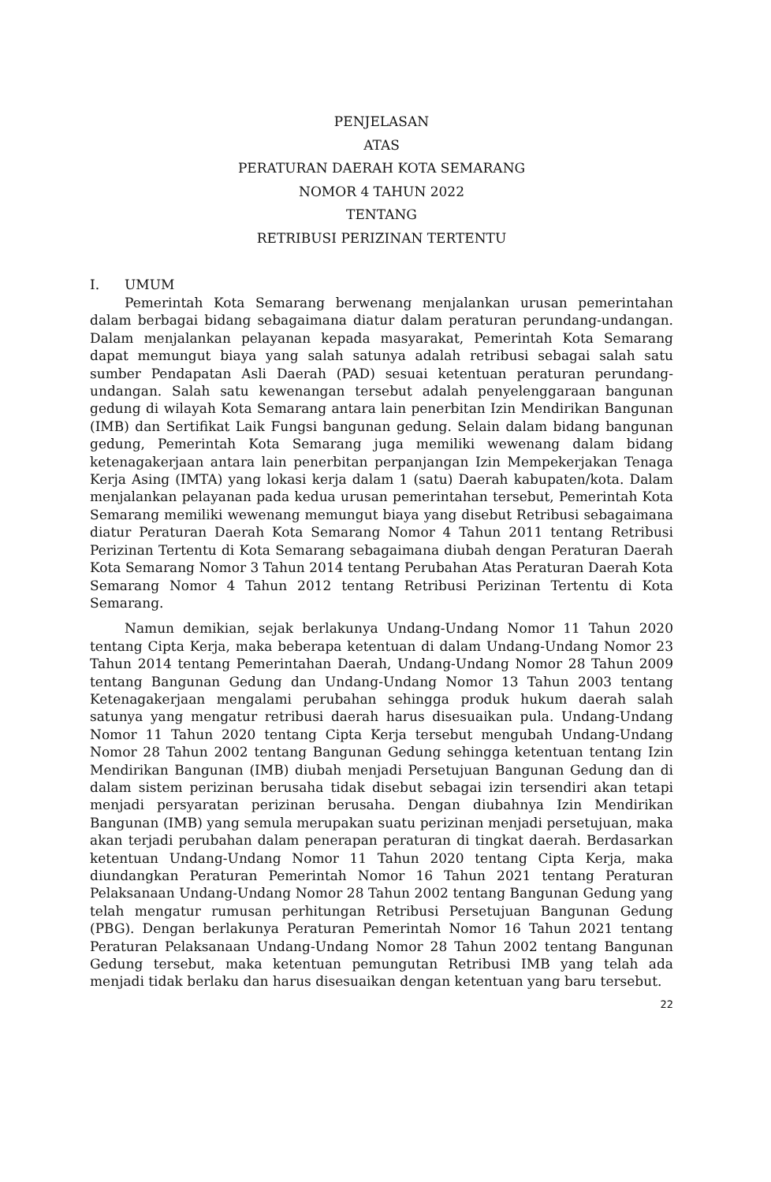PENJELASAN
ATAS
PERATURAN DAERAH KOTA SEMARANG
NOMOR 4 TAHUN 2022
TENTANG
RETRIBUSI PERIZINAN TERTENTU
I. UMUM
Pemerintah Kota Semarang berwenang menjalankan urusan pemerintahan dalam berbagai bidang sebagaimana diatur dalam peraturan perundang-undangan. Dalam menjalankan pelayanan kepada masyarakat, Pemerintah Kota Semarang dapat memungut biaya yang salah satunya adalah retribusi sebagai salah satu sumber Pendapatan Asli Daerah (PAD) sesuai ketentuan peraturan perundang-undangan. Salah satu kewenangan tersebut adalah penyelenggaraan bangunan gedung di wilayah Kota Semarang antara lain penerbitan Izin Mendirikan Bangunan (IMB) dan Sertifikat Laik Fungsi bangunan gedung. Selain dalam bidang bangunan gedung, Pemerintah Kota Semarang juga memiliki wewenang dalam bidang ketenagakerjaan antara lain penerbitan perpanjangan Izin Mempekerjakan Tenaga Kerja Asing (IMTA) yang lokasi kerja dalam 1 (satu) Daerah kabupaten/kota. Dalam menjalankan pelayanan pada kedua urusan pemerintahan tersebut, Pemerintah Kota Semarang memiliki wewenang memungut biaya yang disebut Retribusi sebagaimana diatur Peraturan Daerah Kota Semarang Nomor 4 Tahun 2011 tentang Retribusi Perizinan Tertentu di Kota Semarang sebagaimana diubah dengan Peraturan Daerah Kota Semarang Nomor 3 Tahun 2014 tentang Perubahan Atas Peraturan Daerah Kota Semarang Nomor 4 Tahun 2012 tentang Retribusi Perizinan Tertentu di Kota Semarang.
Namun demikian, sejak berlakunya Undang-Undang Nomor 11 Tahun 2020 tentang Cipta Kerja, maka beberapa ketentuan di dalam Undang-Undang Nomor 23 Tahun 2014 tentang Pemerintahan Daerah, Undang-Undang Nomor 28 Tahun 2009 tentang Bangunan Gedung dan Undang-Undang Nomor 13 Tahun 2003 tentang Ketenagakerjaan mengalami perubahan sehingga produk hukum daerah salah satunya yang mengatur retribusi daerah harus disesuaikan pula. Undang-Undang Nomor 11 Tahun 2020 tentang Cipta Kerja tersebut mengubah Undang-Undang Nomor 28 Tahun 2002 tentang Bangunan Gedung sehingga ketentuan tentang Izin Mendirikan Bangunan (IMB) diubah menjadi Persetujuan Bangunan Gedung dan di dalam sistem perizinan berusaha tidak disebut sebagai izin tersendiri akan tetapi menjadi persyaratan perizinan berusaha. Dengan diubahnya Izin Mendirikan Bangunan (IMB) yang semula merupakan suatu perizinan menjadi persetujuan, maka akan terjadi perubahan dalam penerapan peraturan di tingkat daerah. Berdasarkan ketentuan Undang-Undang Nomor 11 Tahun 2020 tentang Cipta Kerja, maka diundangkan Peraturan Pemerintah Nomor 16 Tahun 2021 tentang Peraturan Pelaksanaan Undang-Undang Nomor 28 Tahun 2002 tentang Bangunan Gedung yang telah mengatur rumusan perhitungan Retribusi Persetujuan Bangunan Gedung (PBG). Dengan berlakunya Peraturan Pemerintah Nomor 16 Tahun 2021 tentang Peraturan Pelaksanaan Undang-Undang Nomor 28 Tahun 2002 tentang Bangunan Gedung tersebut, maka ketentuan pemungutan Retribusi IMB yang telah ada menjadi tidak berlaku dan harus disesuaikan dengan ketentuan yang baru tersebut.
22